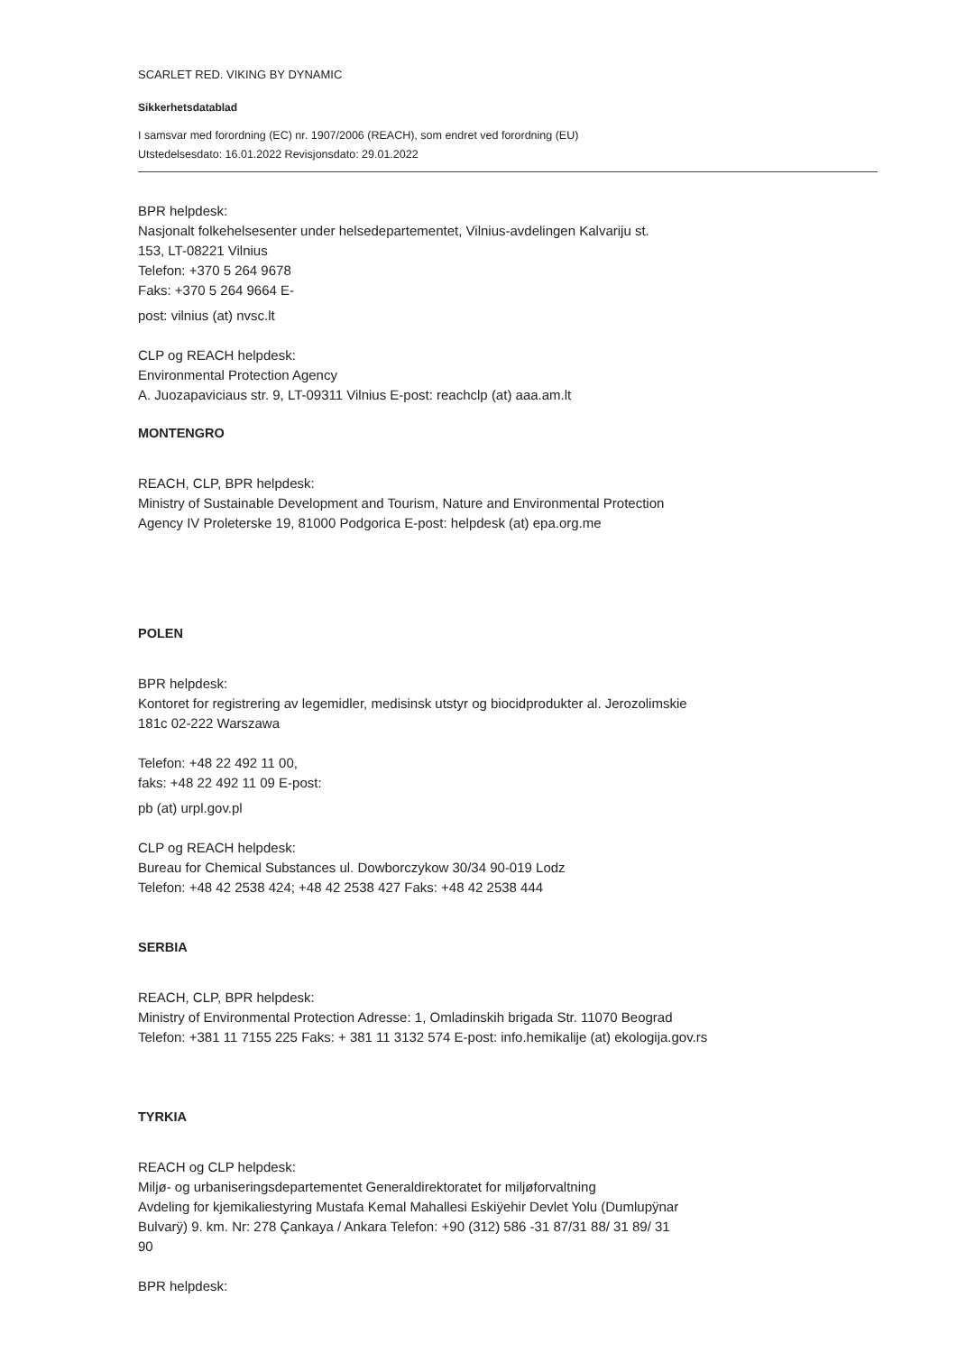SCARLET RED. VIKING BY DYNAMIC
Sikkerhetsdatablad
I samsvar med forordning (EC) nr. 1907/2006 (REACH), som endret ved forordning (EU)
Utstedelsesdato: 16.01.2022 Revisjonsdato: 29.01.2022
BPR helpdesk:
Nasjonalt folkehelsesenter under helsedepartementet, Vilnius-avdelingen Kalvariju st.
153, LT-08221 Vilnius
Telefon: +370 5 264 9678
Faks: +370 5 264 9664 E-
post: vilnius (at) nvsc.lt
CLP og REACH helpdesk:
Environmental Protection Agency
A. Juozapaviciaus str. 9, LT-09311 Vilnius E-post: reachclp (at) aaa.am.lt
MONTENGRO
REACH, CLP, BPR helpdesk:
Ministry of Sustainable Development and Tourism, Nature and Environmental Protection
Agency IV Proleterske 19, 81000 Podgorica E-post: helpdesk (at) epa.org.me
POLEN
BPR helpdesk:
Kontoret for registrering av legemidler, medisinsk utstyr og biocidprodukter al. Jerozolimskie
181c 02-222 Warszawa
Telefon: +48 22 492 11 00,
faks: +48 22 492 11 09 E-post:
pb (at) urpl.gov.pl
CLP og REACH helpdesk:
Bureau for Chemical Substances ul. Dowborczykow 30/34 90-019 Lodz
Telefon: +48 42 2538 424; +48 42 2538 427 Faks: +48 42 2538 444
SERBIA
REACH, CLP, BPR helpdesk:
Ministry of Environmental Protection Adresse: 1, Omladinskih brigada Str. 11070 Beograd
Telefon: +381 11 7155 225 Faks: + 381 11 3132 574 E-post: info.hemikalije (at) ekologija.gov.rs
TYRKIA
REACH og CLP helpdesk:
Miljø- og urbaniseringsdepartementet Generaldirektoratet for miljøforvaltning
Avdeling for kjemikaliestyring Mustafa Kemal Mahallesi Eskiÿehir Devlet Yolu (Dumlupÿnar
Bulvarÿ) 9. km. Nr: 278 Çankaya / Ankara Telefon: +90 (312) 586 -31 87/31 88/ 31 89/ 31
90
BPR helpdesk: